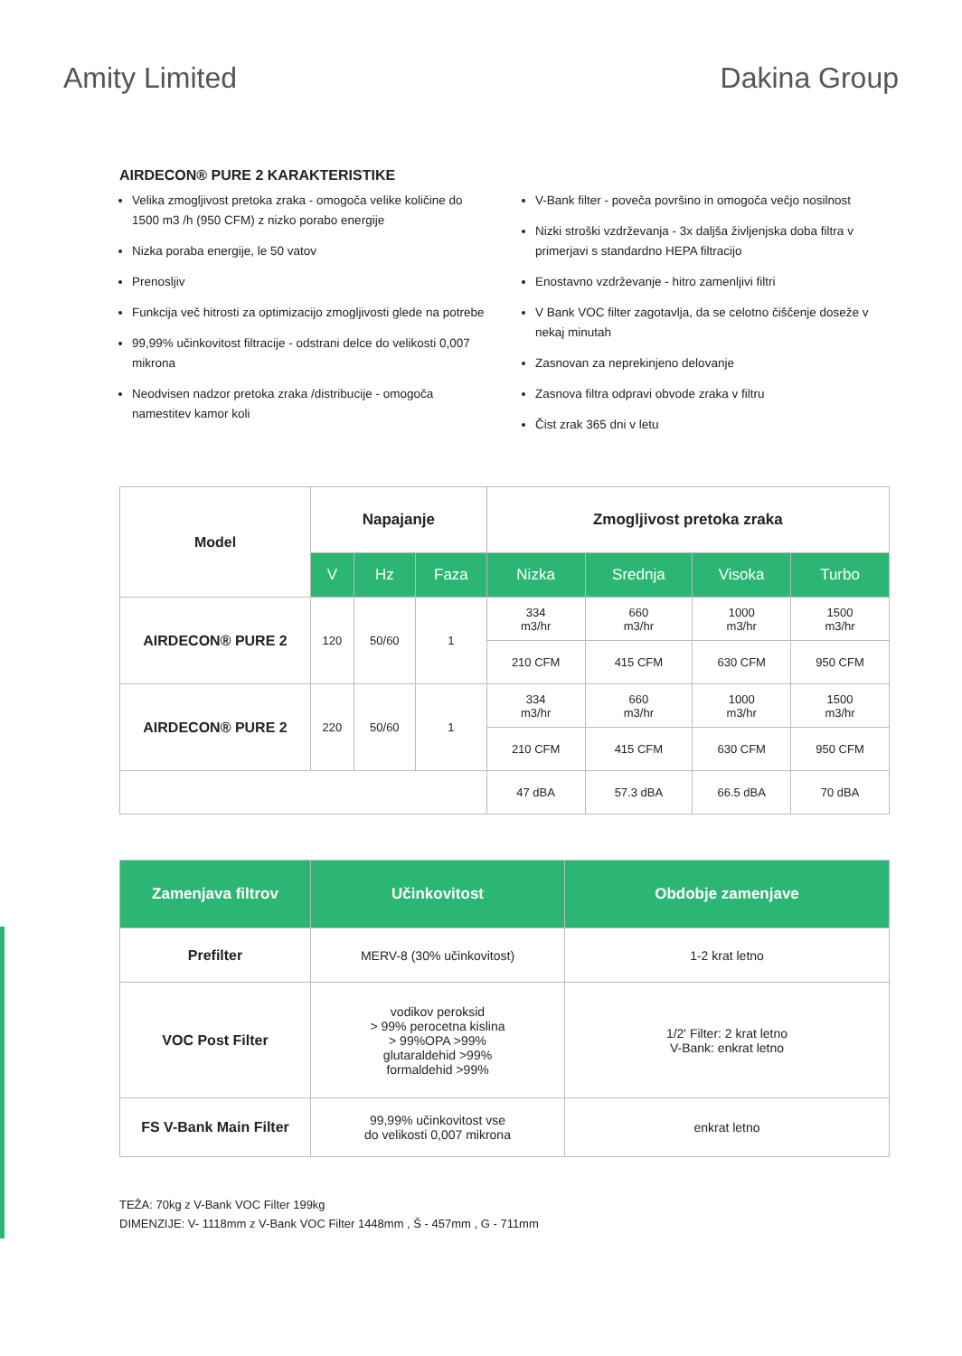Amity Limited Dakina Group
AIRDECON® PURE 2 KARAKTERISTIKE
Velika zmogljivost pretoka zraka - omogoča velike količine do 1500 m3 /h (950 CFM) z nizko porabo energije
Nizka poraba energije, le 50 vatov
Prenosljiv
Funkcija več hitrosti za optimizacijo zmogljivosti glede na potrebe
99,99% učinkovitost filtracije - odstrani delce do velikosti 0,007 mikrona
Neodvisen nadzor pretoka zraka /distribucije - omogoča namestitev kamor koli
V-Bank filter - poveča površino in omogoča večjo nosilnost
Nizki stroški vzdrževanja - 3x daljša življenjska doba filtra v primerjavi s standardno HEPA filtracijo
Enostavno vzdrževanje - hitro zamenljivi filtri
V Bank VOC filter zagotavlja, da se celotno čiščenje doseže v nekaj minutah
Zasnovan za neprekinjeno delovanje
Zasnova filtra odpravi obvode zraka v filtru
Čist zrak 365 dni v letu
| Model | Napajanje | | | Zmogljivost pretoka zraka | | | |
| --- | --- | --- | --- | --- | --- | --- | --- |
| | V | Hz | Faza | Nizka | Srednja | Visoka | Turbo |
| AIRDECON® PURE 2 | 120 | 50/60 | 1 | 334 m3/hr | 660 m3/hr | 1000 m3/hr | 1500 m3/hr |
| | | | | 210 CFM | 415 CFM | 630 CFM | 950 CFM |
| AIRDECON® PURE 2 | 220 | 50/60 | 1 | 334 m3/hr | 660 m3/hr | 1000 m3/hr | 1500 m3/hr |
| | | | | 210 CFM | 415 CFM | 630 CFM | 950 CFM |
| | | | | 47 dBA | 57.3 dBA | 66.5 dBA | 70 dBA |
| Zamenjava filtrov | Učinkovitost | Obdobje zamenjave |
| --- | --- | --- |
| Prefilter | MERV-8 (30% učinkovitost) | 1-2 krat letno |
| VOC Post Filter | vodikov peroksid > 99% perocetna kislina > 99%OPA >99% glutaraldehid >99% formaldehid >99% | 1/2' Filter: 2 krat letno V-Bank: enkrat letno |
| FS V-Bank Main Filter | 99,99% učinkovitost vse do velikosti 0,007 mikrona | enkrat letno |
TEŽA: 70kg z V-Bank VOC Filter 199kg
DIMENZIJE: V- 1118mm z V-Bank VOC Filter 1448mm , Š - 457mm , G - 711mm